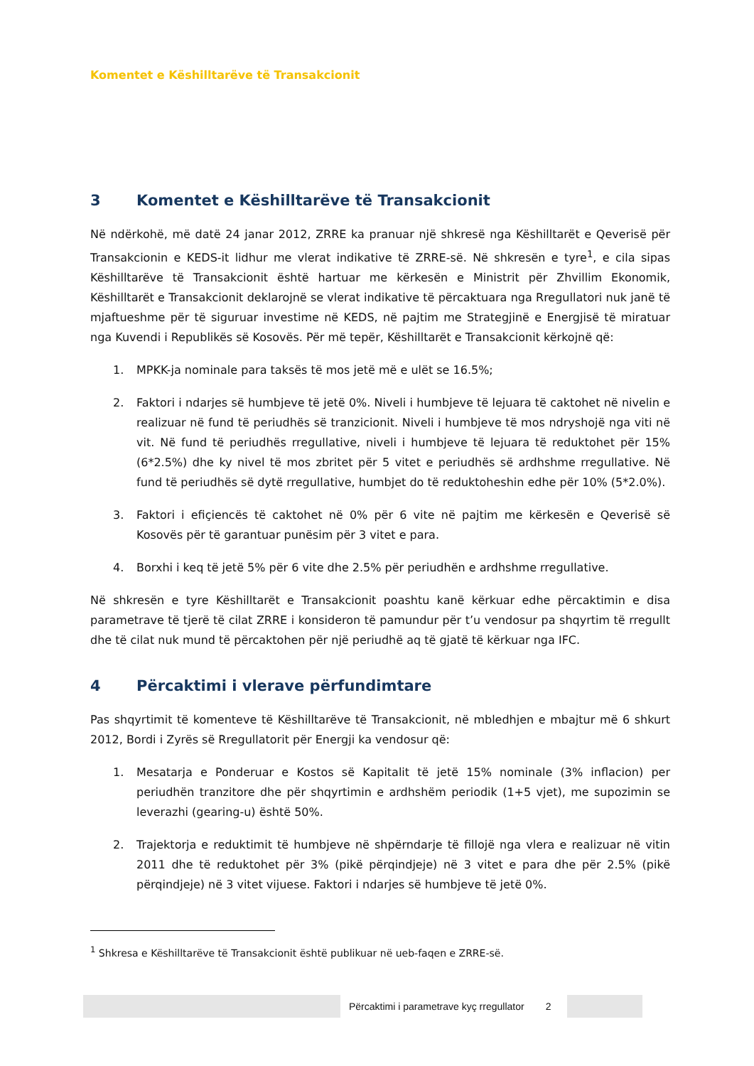Komentet e Këshilltarëve të Transakcionit
3 Komentet e Këshilltarëve të Transakcionit
Në ndërkohë, më datë 24 janar 2012, ZRRE ka pranuar një shkresë nga Këshilltarët e Qeverisë për Transakcionin e KEDS-it lidhur me vlerat indikative të ZRRE-së. Në shkresën e tyre<sup>1</sup>, e cila sipas Këshilltarëve të Transakcionit është hartuar me kërkesën e Ministrit për Zhvillim Ekonomik, Këshilltarët e Transakcionit deklarojnë se vlerat indikative të përcaktuara nga Rregullatori nuk janë të mjaftueshme për të siguruar investime në KEDS, në pajtim me Strategjinë e Energjisë të miratuar nga Kuvendi i Republikës së Kosovës. Për më tepër, Këshilltarët e Transakcionit kërkojnë që:
1. MPKK-ja nominale para taksës të mos jetë më e ulët se 16.5%;
2. Faktori i ndarjes së humbjeve të jetë 0%. Niveli i humbjeve të lejuara të caktohet në nivelin e realizuar në fund të periudhës së tranzicionit. Niveli i humbjeve të mos ndryshojë nga viti në vit. Në fund të periudhës rregullative, niveli i humbjeve të lejuara të reduktohet për 15% (6*2.5%) dhe ky nivel të mos zbritet për 5 vitet e periudhës së ardhshme rregullative. Në fund të periudhës së dytë rregullative, humbjet do të reduktoheshin edhe për 10% (5*2.0%).
3. Faktori i efiçiencës të caktohet në 0% për 6 vite në pajtim me kërkesën e Qeverisë së Kosovës për të garantuar punësim për 3 vitet e para.
4. Borxhi i keq të jetë 5% për 6 vite dhe 2.5% për periudhën e ardhshme rregullative.
Në shkresën e tyre Këshilltarët e Transakcionit poashtu kanë kërkuar edhe përcaktimin e disa parametrave të tjerë të cilat ZRRE i konsideron të pamundur për t’u vendosur pa shqyrtim të rregullt dhe të cilat nuk mund të përcaktohen për një periudhë aq të gjatë të kërkuar nga IFC.
4 Përcaktimi i vlerave përfundimtare
Pas shqyrtimit të komenteve të Këshilltarëve të Transakcionit, në mbledhjen e mbajtur më 6 shkurt 2012, Bordi i Zyrës së Rregullatorit për Energji ka vendosur që:
1. Mesatarja e Ponderuar e Kostos së Kapitalit të jetë 15% nominale (3% inflacion) per periudhën tranzitore dhe për shqyrtimin e ardhshëm periodik (1+5 vjet), me supozimin se leverazhi (gearing-u) është 50%.
2. Trajektorja e reduktimit të humbjeve në shpërndarje të fillojë nga vlera e realizuar në vitin 2011 dhe të reduktohet për 3% (pikë përqindjeje) në 3 vitet e para dhe për 2.5% (pikë përqindjeje) në 3 vitet vijuese. Faktori i ndarjes së humbjeve të jetë 0%.
<sup>1</sup> Shkresa e Këshilltarëve të Transakcionit është publikuar në ueb-faqen e ZRRE-së.
Përcaktimi i parametrave kyç rregullator
2